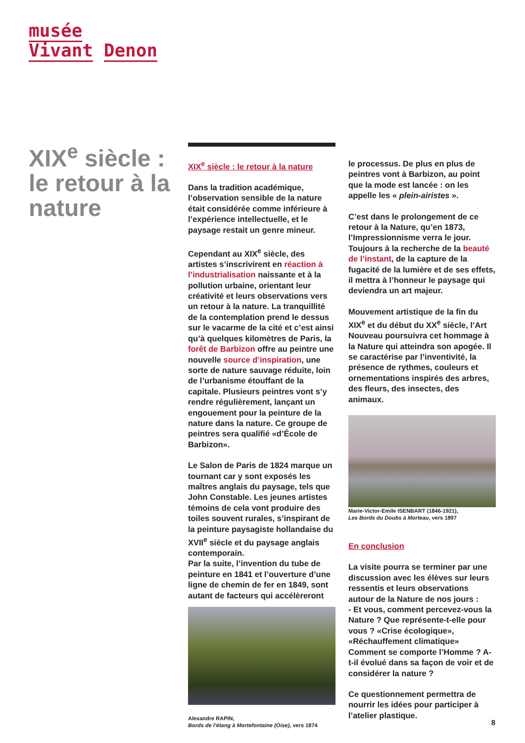musée
Vivant Denon
XIX<sup>e</sup> siècle : le retour à la nature
XIX<sup>e</sup> siècle : le retour à la nature
Dans la tradition académique, l’observation sensible de la nature était considérée comme inférieure à l’expérience intellectuelle, et le paysage restait un genre mineur.
Cependant au XIX<sup>e</sup> siècle, des artistes s’inscrivirent en réaction à l’industrialisation naissante et à la pollution urbaine, orientant leur créativité et leurs observations vers un retour à la nature. La tranquillité de la contemplation prend le dessus sur le vacarme de la cité et c’est ainsi qu’à quelques kilomètres de Paris, la forêt de Barbizon offre au peintre une nouvelle source d’inspiration, une sorte de nature sauvage réduite, loin de l’urbanisme étouffant de la capitale. Plusieurs peintres vont s’y rendre régulièrement, lançant un engouement pour la peinture de la nature dans la nature. Ce groupe de peintres sera qualifié «d’École de Barbizon».
Le Salon de Paris de 1824 marque un tournant car y sont exposés les maîtres anglais du paysage, tels que John Constable. Les jeunes artistes témoins de cela vont produire des toiles souvent rurales, s’inspirant de la peinture paysagiste hollandaise du XVII<sup>e</sup> siècle et du paysage anglais contemporain.
Par la suite, l’invention du tube de peinture en 1841 et l’ouverture d’une ligne de chemin de fer en 1849, sont autant de facteurs qui accélèreront
Alexandre RAPIN,
Bords de l’étang à Mortefontaine (Oise), vers 1874
le processus. De plus en plus de peintres vont à Barbizon, au point que la mode est lancée : on les appelle les « plein-airistes ».
C’est dans le prolongement de ce retour à la Nature, qu’en 1873, l’Impressionnisme verra le jour. Toujours à la recherche de la beauté de l’instant, de la capture de la fugacité de la lumière et de ses effets, il mettra à l’honneur le paysage qui deviendra un art majeur.
Mouvement artistique de la fin du XIX<sup>e</sup> et du début du XX<sup>e</sup> siècle, l’Art Nouveau poursuivra cet hommage à la Nature qui atteindra son apogée. Il se caractérise par l’inventivité, la présence de rythmes, couleurs et ornementations inspirés des arbres, des fleurs, des insectes, des animaux.
Marie-Victor-Emile ISENBART (1846-1921),
Les Bords du Doubs à Morteau, vers 1897
En conclusion
La visite pourra se terminer par une discussion avec les élèves sur leurs ressentis et leurs observations autour de la Nature de nos jours :
- Et vous, comment percevez-vous la Nature ? Que représente-t-elle pour vous ? «Crise écologique», «Réchauffement climatique» Comment se comporte l’Homme ? A-t-il évolué dans sa façon de voir et de considérer la nature ?
Ce questionnement permettra de nourrir les idées pour participer à l’atelier plastique.
8